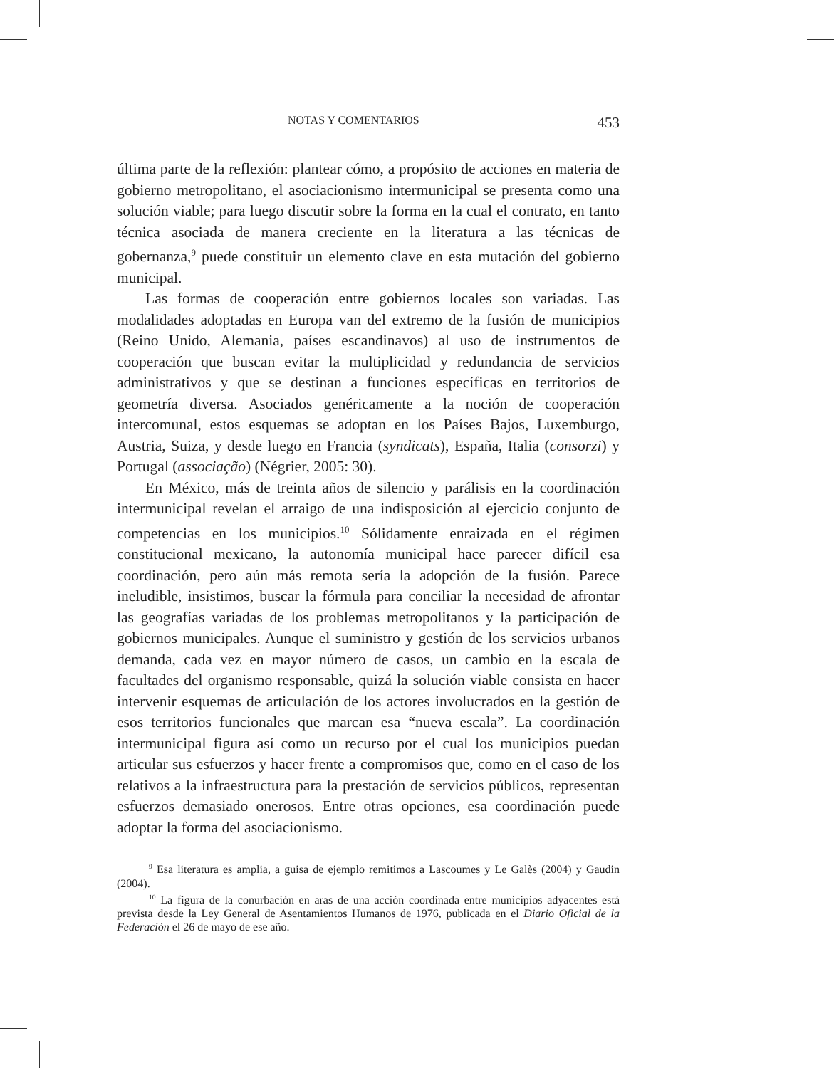NOTAS Y COMENTARIOS 453
última parte de la reflexión: plantear cómo, a propósito de acciones en materia de gobierno metropolitano, el asociacionismo intermunicipal se presenta como una solución viable; para luego discutir sobre la forma en la cual el contrato, en tanto técnica asociada de manera creciente en la literatura a las técnicas de gobernanza,<sup>9</sup> puede constituir un elemento clave en esta mutación del gobierno municipal.
Las formas de cooperación entre gobiernos locales son variadas. Las modalidades adoptadas en Europa van del extremo de la fusión de municipios (Reino Unido, Alemania, países escandinavos) al uso de instrumentos de cooperación que buscan evitar la multiplicidad y redundancia de servicios administrativos y que se destinan a funciones específicas en territorios de geometría diversa. Asociados genéricamente a la noción de cooperación intercomunal, estos esquemas se adoptan en los Países Bajos, Luxemburgo, Austria, Suiza, y desde luego en Francia (syndicats), España, Italia (consorzi) y Portugal (associação) (Négrier, 2005: 30).
En México, más de treinta años de silencio y parálisis en la coordinación intermunicipal revelan el arraigo de una indisposición al ejercicio conjunto de competencias en los municipios.<sup>10</sup> Sólidamente enraizada en el régimen constitucional mexicano, la autonomía municipal hace parecer difícil esa coordinación, pero aún más remota sería la adopción de la fusión. Parece ineludible, insistimos, buscar la fórmula para conciliar la necesidad de afrontar las geografías variadas de los problemas metropolitanos y la participación de gobiernos municipales. Aunque el suministro y gestión de los servicios urbanos demanda, cada vez en mayor número de casos, un cambio en la escala de facultades del organismo responsable, quizá la solución viable consista en hacer intervenir esquemas de articulación de los actores involucrados en la gestión de esos territorios funcionales que marcan esa “nueva escala”. La coordinación intermunicipal figura así como un recurso por el cual los municipios puedan articular sus esfuerzos y hacer frente a compromisos que, como en el caso de los relativos a la infraestructura para la prestación de servicios públicos, representan esfuerzos demasiado onerosos. Entre otras opciones, esa coordinación puede adoptar la forma del asociacionismo.
<sup>9</sup> Esa literatura es amplia, a guisa de ejemplo remitimos a Lascoumes y Le Galès (2004) y Gaudin (2004).
<sup>10</sup> La figura de la conurbación en aras de una acción coordinada entre municipios adyacentes está prevista desde la Ley General de Asentamientos Humanos de 1976, publicada en el Diario Oficial de la Federación el 26 de mayo de ese año.